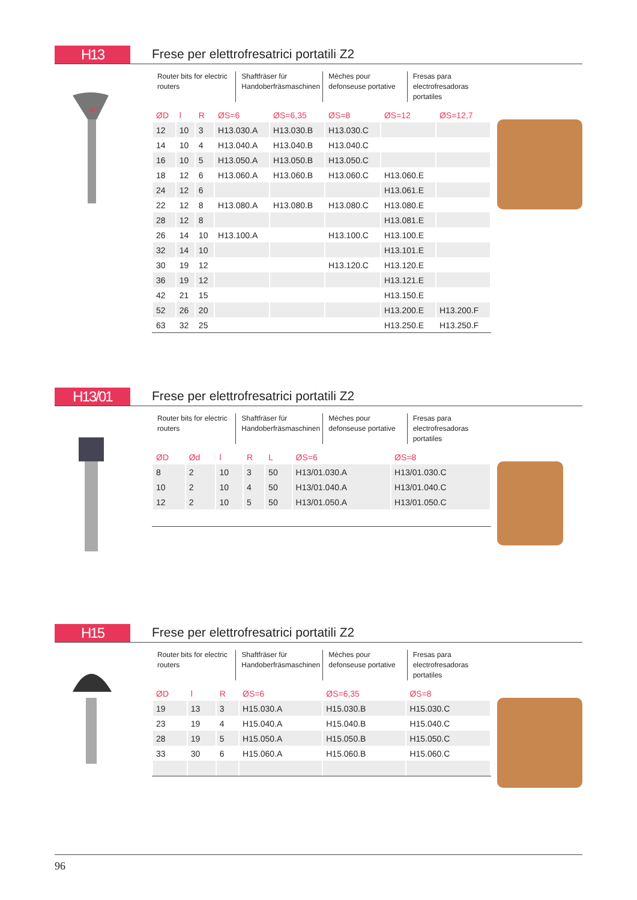H13
Frese per elettrofresatrici portatili Z2
ØD
Router bits for electric routers
Shaftfräser für Handoberfräsmaschinen
Mèches pour defonseuse portative
Fresas para electrofresadoras portatiles
| ØD | l | R | ØS=6 | ØS=6,35 | ØS=8 | ØS=12 | ØS=12,7 |
| --- | --- | --- | --- | --- | --- | --- | --- |
| 12 | 10 | 3 | H13.030.A | H13.030.B | H13.030.C | | |
| 14 | 10 | 4 | H13.040.A | H13.040.B | H13.040.C | | |
| 16 | 10 | 5 | H13.050.A | H13.050.B | H13.050.C | | |
| 18 | 12 | 6 | H13.060.A | H13.060.B | H13.060.C | H13.060.E | |
| 24 | 12 | 6 | | | | H13.061.E | |
| 22 | 12 | 8 | H13.080.A | H13.080.B | H13.080.C | H13.080.E | |
| 28 | 12 | 8 | | | | H13.081.E | |
| 26 | 14 | 10 | H13.100.A | | H13.100.C | H13.100.E | |
| 32 | 14 | 10 | | | | H13.101.E | |
| 30 | 19 | 12 | | | H13.120.C | H13.120.E | |
| 36 | 19 | 12 | | | | H13.121.E | |
| 42 | 21 | 15 | | | | H13.150.E | |
| 52 | 26 | 20 | | | | H13.200.E | H13.200.F |
| 63 | 32 | 25 | | | | H13.250.E | H13.250.F |
H13/01
Frese per elettrofresatrici portatili Z2
Router bits for electric routers
Shaftfräser für Handoberfräsmaschinen
Mèches pour defonseuse portative
Fresas para electrofresadoras portatiles
| ØD | Ød | l | R | L | ØS=6 | ØS=8 |
| --- | --- | --- | --- | --- | --- | --- |
| 8 | 2 | 10 | 3 | 50 | H13/01.030.A | H13/01.030.C |
| 10 | 2 | 10 | 4 | 50 | H13/01.040.A | H13/01.040.C |
| 12 | 2 | 10 | 5 | 50 | H13/01.050.A | H13/01.050.C |
H15
Frese per elettrofresatrici portatili Z2
Router bits for electric routers
Shaftfräser für Handoberfräsmaschinen
Mèches pour defonseuse portative
Fresas para electrofresadoras portatiles
| ØD | l | R | ØS=6 | ØS=6,35 | ØS=8 |
| --- | --- | --- | --- | --- | --- |
| 19 | 13 | 3 | H15.030.A | H15.030.B | H15.030.C |
| 23 | 19 | 4 | H15.040.A | H15.040.B | H15.040.C |
| 28 | 19 | 5 | H15.050.A | H15.050.B | H15.050.C |
| 33 | 30 | 6 | H15.060.A | H15.060.B | H15.060.C |
96